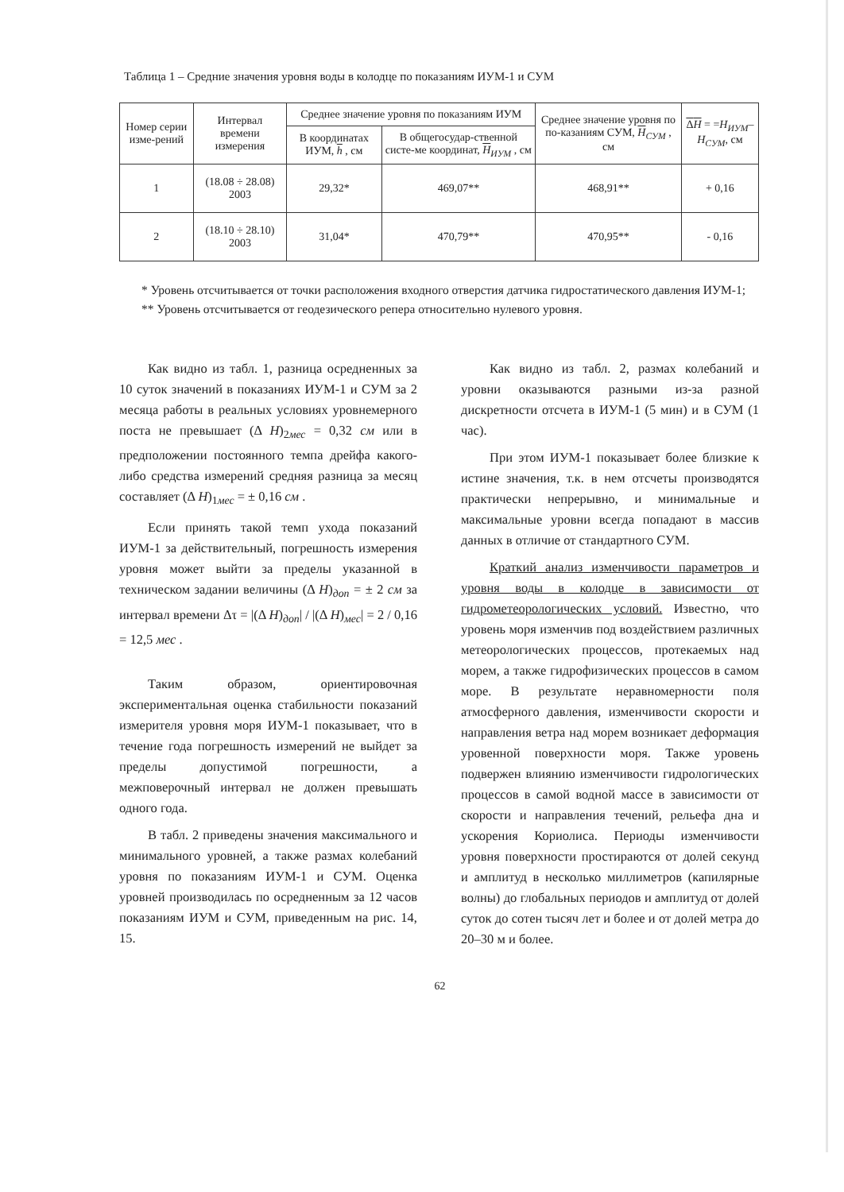Таблица 1 – Средние значения уровня воды в колодце по показаниям ИУМ-1 и СУМ
| Номер серии изме-рений | Интервал времени измерения | Среднее значение уровня по показаниям ИУМ | | Среднее значение уровня по по-казаниям СУМ, H<sub>СУМ</sub> , см | Δ H = = H<sub>ИУМ</sub>– H<sub>СУМ</sub>, см |
| --- | --- | --- | --- | --- | --- |
| | | В координатах ИУМ, h , см | В общегосудар-ственной систе-ме координат, H<sub>ИУМ</sub> , см | | |
| 1 | (18.08 ÷ 28.08) 2003 | 29,32* | 469,07** | 468,91** | + 0,16 |
| 2 | (18.10 ÷ 28.10) 2003 | 31,04* | 470,79** | 470,95** | - 0,16 |
* Уровень отсчитывается от точки расположения входного отверстия датчика гидростатического давления ИУМ-1;
** Уровень отсчитывается от геодезического репера относительно нулевого уровня.
Как видно из табл. 1, разница осредненных за 10 суток значений в показаниях ИУМ-1 и СУМ за 2 месяца работы в реальных условиях уровнемерного поста не превышает (Δ H)<sub>2мес</sub> = 0,32 см или в предположении постоянного темпа дрейфа какого-либо средства измерений средняя разница за месяц составляет (Δ H)<sub>1мес</sub> = ± 0,16 см .
Если принять такой темп ухода показаний ИУМ-1 за действительный, погрешность измерения уровня может выйти за пределы указанной в техническом задании величины (Δ H)<sub>доп</sub> = ± 2 см за интервал времени Δτ = |(Δ H)<sub>доп</sub>| / |(Δ H)<sub>мес</sub>| = 2 / 0,16 = 12,5 мес .
Таким образом, ориентировочная экспериментальная оценка стабильности показаний измерителя уровня моря ИУМ-1 показывает, что в течение года погрешность измерений не выйдет за пределы допустимой погрешности, а межповерочный интервал не должен превышать одного года.
В табл. 2 приведены значения максимального и минимального уровней, а также размах колебаний уровня по показаниям ИУМ-1 и СУМ. Оценка уровней производилась по осредненным за 12 часов показаниям ИУМ и СУМ, приведенным на рис. 14, 15.
Как видно из табл. 2, размах колебаний и уровни оказываются разными из-за разной дискретности отсчета в ИУМ-1 (5 мин) и в СУМ (1 час).
При этом ИУМ-1 показывает более близкие к истине значения, т.к. в нем отсчеты производятся практически непрерывно, и минимальные и максимальные уровни всегда попадают в массив данных в отличие от стандартного СУМ.
Краткий анализ изменчивости параметров и уровня воды в колодце в зависимости от гидрометеорологических условий. Известно, что уровень моря изменчив под воздействием различных метеорологических процессов, протекаемых над морем, а также гидрофизических процессов в самом море. В результате неравномерности поля атмосферного давления, изменчивости скорости и направления ветра над морем возникает деформация уровенной поверхности моря. Также уровень подвержен влиянию изменчивости гидрологических процессов в самой водной массе в зависимости от скорости и направления течений, рельефа дна и ускорения Кориолиса. Периоды изменчивости уровня поверхности простираются от долей секунд и амплитуд в несколько миллиметров (капилярные волны) до глобальных периодов и амплитуд от долей суток до сотен тысяч лет и более и от долей метра до 20–30 м и более.
62